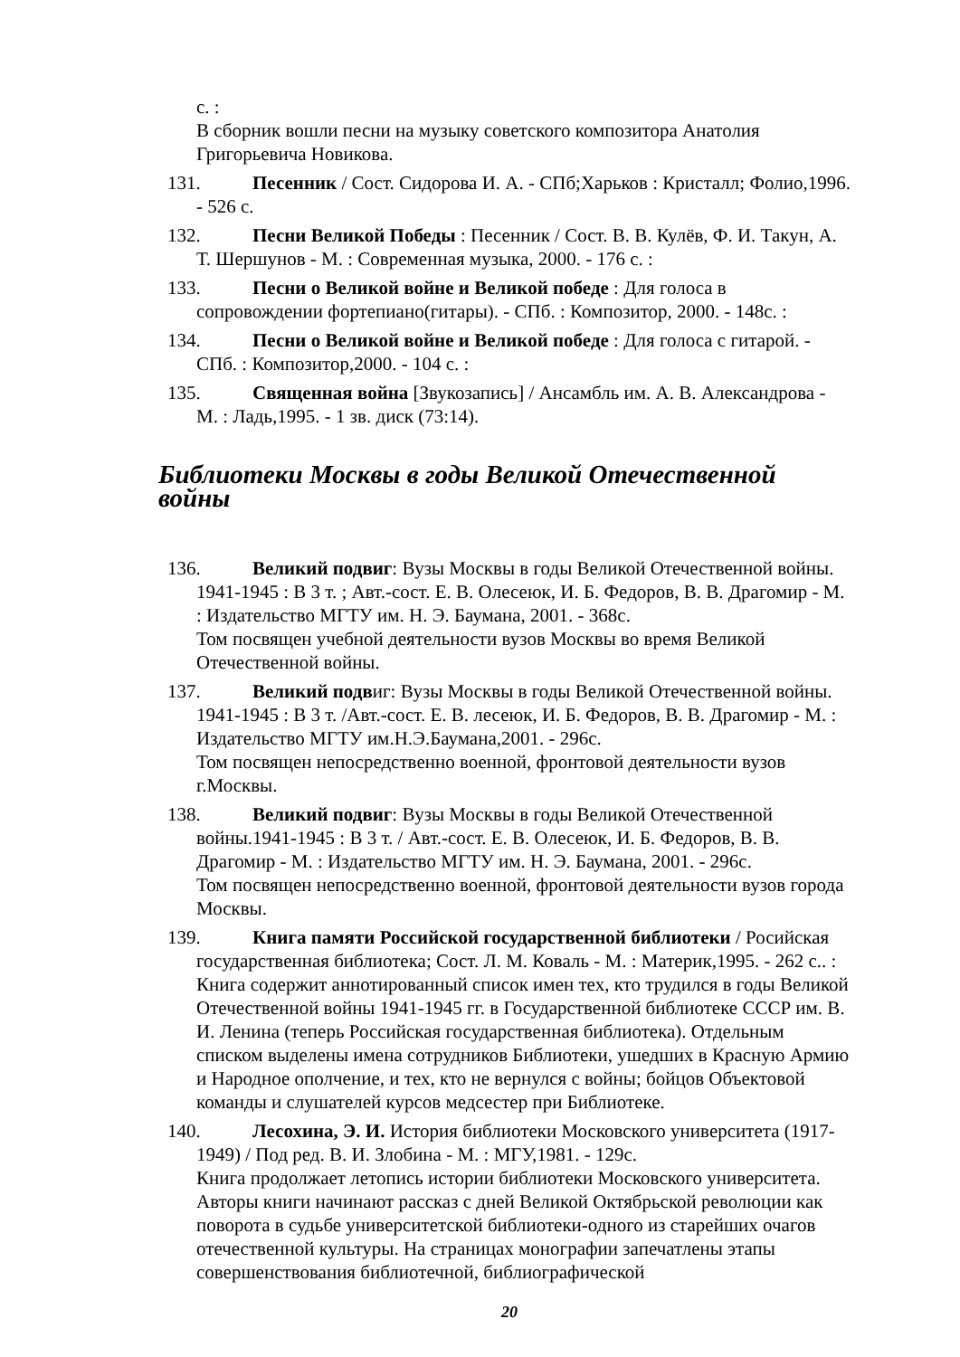с. :
В сборник вошли песни на музыку советского композитора Анатолия Григорьевича Новикова.
131. Песенник / Сост. Сидорова И. А. - СПб;Харьков : Кристалл; Фолио,1996. - 526 с.
132. Песни Великой Победы : Песенник / Сост. В. В. Кулёв, Ф. И. Такун, А. Т. Шершунов - М. : Современная музыка, 2000. - 176 с. :
133. Песни о Великой войне и Великой победе : Для голоса в сопровождении фортепиано(гитары). - СПб. : Композитор, 2000. - 148с. :
134. Песни о Великой войне и Великой победе : Для голоса с гитарой. - СПб. : Композитор,2000. - 104 с. :
135. Священная война [Звукозапись] / Ансамбль им. А. В. Александрова - М. : Ладь,1995. - 1 зв. диск (73:14).
Библиотеки Москвы в годы Великой Отечественной войны
136. Великий подвиг: Вузы Москвы в годы Великой Отечественной войны. 1941-1945 : В 3 т. ; Авт.-сост. Е. В. Олесеюк, И. Б. Федоров, В. В. Драгомир - М. : Издательство МГТУ им. Н. Э. Баумана, 2001. - 368с.
Том посвящен учебной деятельности вузов Москвы во время Великой Отечественной войны.
137. Великий подвиг: Вузы Москвы в годы Великой Отечественной войны. 1941-1945 : В 3 т. /Авт.-сост. Е. В. лесеюк, И. Б. Федоров, В. В. Драгомир - М. : Издательство МГТУ им.Н.Э.Баумана,2001. - 296с.
Том посвящен непосредственно военной, фронтовой деятельности вузов г.Москвы.
138. Великий подвиг: Вузы Москвы в годы Великой Отечественной войны.1941-1945 : В 3 т. / Авт.-сост. Е. В. Олесеюк, И. Б. Федоров, В. В. Драгомир - М. : Издательство МГТУ им. Н. Э. Баумана, 2001. - 296с.
Том посвящен непосредственно военной, фронтовой деятельности вузов города Москвы.
139. Книга памяти Российской государственной библиотеки / Росийская государственная библиотека; Сост. Л. М. Коваль - М. : Материк,1995. - 262 с.. :
Книга содержит аннотированный список имен тех, кто трудился в годы Великой Отечественной войны 1941-1945 гг. в Государственной библиотеке СССР им. В. И. Ленина (теперь Российская государственная библиотека). Отдельным списком выделены имена сотрудников Библиотеки, ушедших в Красную Армию и Народное ополчение, и тех, кто не вернулся с войны; бойцов Объектовой команды и слушателей курсов медсестер при Библиотеке.
140. Лесохина, Э. И. История библиотеки Московского университета (1917-1949) / Под ред. В. И. Злобина - М. : МГУ,1981. - 129с.
Книга продолжает летопись истории библиотеки Московского университета. Авторы книги начинают рассказ с дней Великой Октябрьской революции как поворота в судьбе университетской библиотеки-одного из старейших очагов отечественной культуры. На страницах монографии запечатлены этапы совершенствования библиотечной, библиографической
20